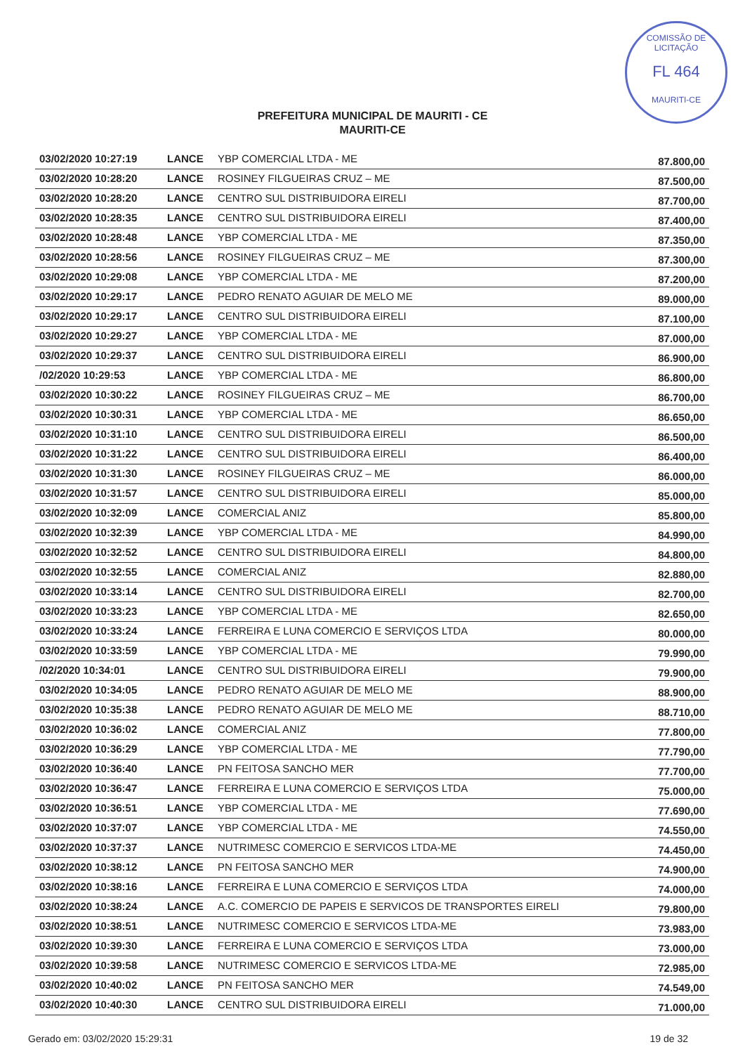COMISSÃO DE LICITAÇÃO
FL 464
MAURITI-CE
PREFEITURA MUNICIPAL DE MAURITI - CE
MAURITI-CE
| 03/02/2020 10:27:19 | LANCE | YBP COMERCIAL LTDA - ME | 87.800,00 |
| 03/02/2020 10:28:20 | LANCE | ROSINEY FILGUEIRAS CRUZ – ME | 87.500,00 |
| 03/02/2020 10:28:20 | LANCE | CENTRO SUL DISTRIBUIDORA EIRELI | 87.700,00 |
| 03/02/2020 10:28:35 | LANCE | CENTRO SUL DISTRIBUIDORA EIRELI | 87.400,00 |
| 03/02/2020 10:28:48 | LANCE | YBP COMERCIAL LTDA - ME | 87.350,00 |
| 03/02/2020 10:28:56 | LANCE | ROSINEY FILGUEIRAS CRUZ – ME | 87.300,00 |
| 03/02/2020 10:29:08 | LANCE | YBP COMERCIAL LTDA - ME | 87.200,00 |
| 03/02/2020 10:29:17 | LANCE | PEDRO RENATO AGUIAR DE MELO ME | 89.000,00 |
| 03/02/2020 10:29:17 | LANCE | CENTRO SUL DISTRIBUIDORA EIRELI | 87.100,00 |
| 03/02/2020 10:29:27 | LANCE | YBP COMERCIAL LTDA - ME | 87.000,00 |
| 03/02/2020 10:29:37 | LANCE | CENTRO SUL DISTRIBUIDORA EIRELI | 86.900,00 |
| /02/2020 10:29:53 | LANCE | YBP COMERCIAL LTDA - ME | 86.800,00 |
| 03/02/2020 10:30:22 | LANCE | ROSINEY FILGUEIRAS CRUZ – ME | 86.700,00 |
| 03/02/2020 10:30:31 | LANCE | YBP COMERCIAL LTDA - ME | 86.650,00 |
| 03/02/2020 10:31:10 | LANCE | CENTRO SUL DISTRIBUIDORA EIRELI | 86.500,00 |
| 03/02/2020 10:31:22 | LANCE | CENTRO SUL DISTRIBUIDORA EIRELI | 86.400,00 |
| 03/02/2020 10:31:30 | LANCE | ROSINEY FILGUEIRAS CRUZ – ME | 86.000,00 |
| 03/02/2020 10:31:57 | LANCE | CENTRO SUL DISTRIBUIDORA EIRELI | 85.000,00 |
| 03/02/2020 10:32:09 | LANCE | COMERCIAL ANIZ | 85.800,00 |
| 03/02/2020 10:32:39 | LANCE | YBP COMERCIAL LTDA - ME | 84.990,00 |
| 03/02/2020 10:32:52 | LANCE | CENTRO SUL DISTRIBUIDORA EIRELI | 84.800,00 |
| 03/02/2020 10:32:55 | LANCE | COMERCIAL ANIZ | 82.880,00 |
| 03/02/2020 10:33:14 | LANCE | CENTRO SUL DISTRIBUIDORA EIRELI | 82.700,00 |
| 03/02/2020 10:33:23 | LANCE | YBP COMERCIAL LTDA - ME | 82.650,00 |
| 03/02/2020 10:33:24 | LANCE | FERREIRA E LUNA COMERCIO E SERVIÇOS LTDA | 80.000,00 |
| 03/02/2020 10:33:59 | LANCE | YBP COMERCIAL LTDA - ME | 79.990,00 |
| /02/2020 10:34:01 | LANCE | CENTRO SUL DISTRIBUIDORA EIRELI | 79.900,00 |
| 03/02/2020 10:34:05 | LANCE | PEDRO RENATO AGUIAR DE MELO ME | 88.900,00 |
| 03/02/2020 10:35:38 | LANCE | PEDRO RENATO AGUIAR DE MELO ME | 88.710,00 |
| 03/02/2020 10:36:02 | LANCE | COMERCIAL ANIZ | 77.800,00 |
| 03/02/2020 10:36:29 | LANCE | YBP COMERCIAL LTDA - ME | 77.790,00 |
| 03/02/2020 10:36:40 | LANCE | PN FEITOSA SANCHO MER | 77.700,00 |
| 03/02/2020 10:36:47 | LANCE | FERREIRA E LUNA COMERCIO E SERVIÇOS LTDA | 75.000,00 |
| 03/02/2020 10:36:51 | LANCE | YBP COMERCIAL LTDA - ME | 77.690,00 |
| 03/02/2020 10:37:07 | LANCE | YBP COMERCIAL LTDA - ME | 74.550,00 |
| 03/02/2020 10:37:37 | LANCE | NUTRIMESC COMERCIO E SERVICOS LTDA-ME | 74.450,00 |
| 03/02/2020 10:38:12 | LANCE | PN FEITOSA SANCHO MER | 74.900,00 |
| 03/02/2020 10:38:16 | LANCE | FERREIRA E LUNA COMERCIO E SERVIÇOS LTDA | 74.000,00 |
| 03/02/2020 10:38:24 | LANCE | A.C. COMERCIO DE PAPEIS E SERVICOS DE TRANSPORTES EIRELI | 79.800,00 |
| 03/02/2020 10:38:51 | LANCE | NUTRIMESC COMERCIO E SERVICOS LTDA-ME | 73.983,00 |
| 03/02/2020 10:39:30 | LANCE | FERREIRA E LUNA COMERCIO E SERVIÇOS LTDA | 73.000,00 |
| 03/02/2020 10:39:58 | LANCE | NUTRIMESC COMERCIO E SERVICOS LTDA-ME | 72.985,00 |
| 03/02/2020 10:40:02 | LANCE | PN FEITOSA SANCHO MER | 74.549,00 |
| 03/02/2020 10:40:30 | LANCE | CENTRO SUL DISTRIBUIDORA EIRELI | 71.000,00 |
Gerado em: 03/02/2020 15:29:31 19 de 32